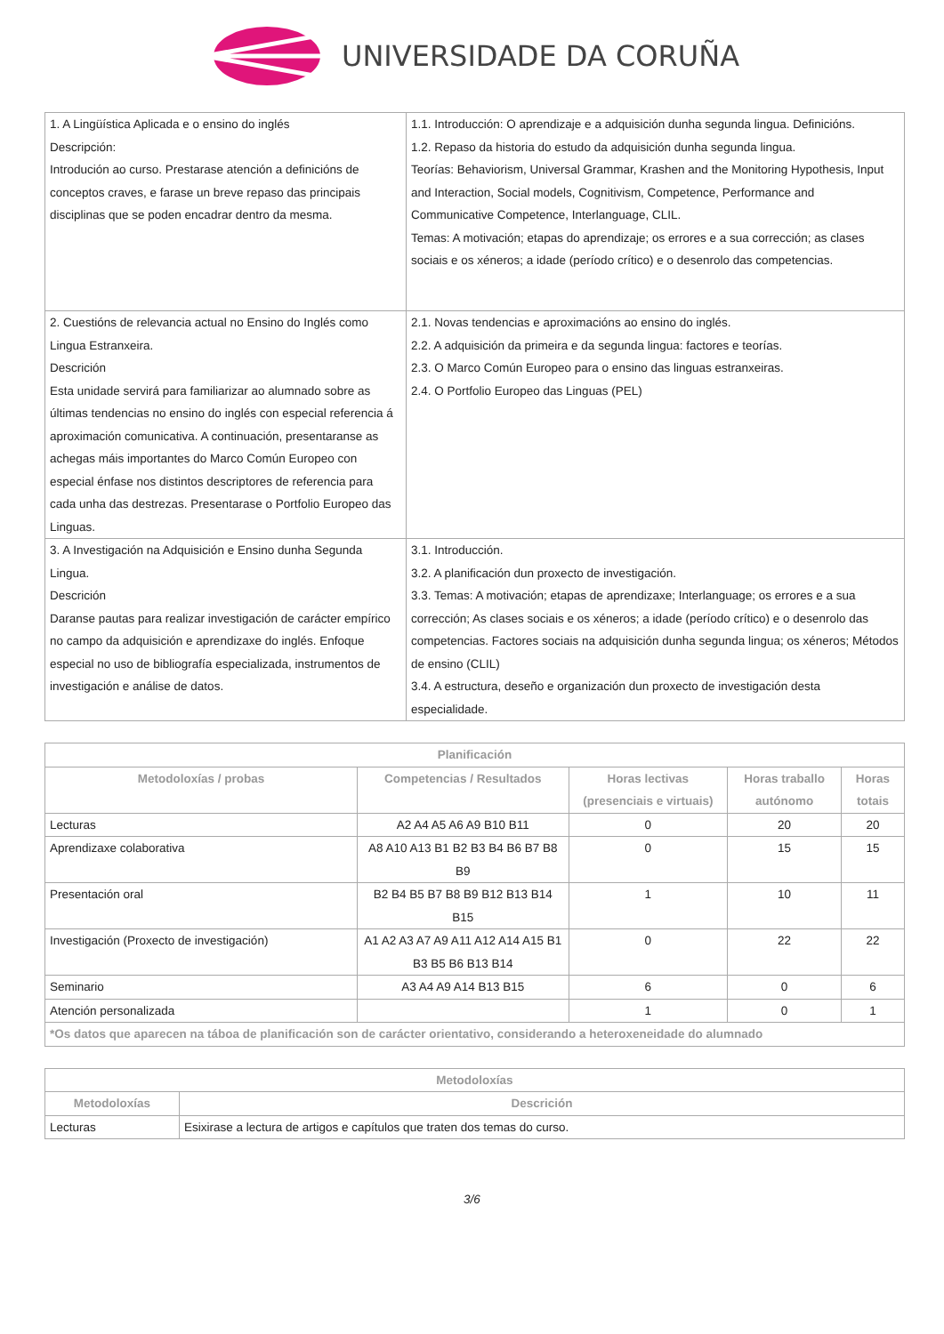UNIVERSIDADE DA CORUÑA
| 1. A Lingüística Aplicada e o ensino do inglés Descripción: Introdución ao curso. Prestarase atención a definicións de conceptos craves, e farase un breve repaso das principais disciplinas que se poden encadrar dentro da mesma. | 1.1. Introducción: O aprendizaje e a adquisición dunha segunda lingua. Definicións. 1.2. Repaso da historia do estudo da adquisición dunha segunda lingua. Teorías: Behaviorism, Universal Grammar, Krashen and the Monitoring Hypothesis, Input and Interaction, Social models, Cognitivism, Competence, Performance and Communicative Competence, Interlanguage, CLIL. Temas: A motivación; etapas do aprendizaje; os errores e a sua corrección; as clases sociais e os xéneros; a idade (período crítico) e o desenrolo das competencias. |
| 2. Cuestións de relevancia actual no Ensino do Inglés como Lingua Estranxeira. Descrición Esta unidade servirá para familiarizar ao alumnado sobre as últimas tendencias no ensino do inglés con especial referencia á aproximación comunicativa. A continuación, presentaranse as achegas máis importantes do Marco Común Europeo con especial énfase nos distintos descriptores de referencia para cada unha das destrezas. Presentarase o Portfolio Europeo das Linguas. | 2.1. Novas tendencias e aproximacións ao ensino do inglés. 2.2. A adquisición da primeira e da segunda lingua: factores e teorías. 2.3. O Marco Común Europeo para o ensino das linguas estranxeiras. 2.4. O Portfolio Europeo das Linguas (PEL) |
| 3. A Investigación na Adquisición e Ensino dunha Segunda Lingua. Descrición Daranse pautas para realizar investigación de carácter empírico no campo da adquisición e aprendizaxe do inglés. Enfoque especial no uso de bibliografía especializada, instrumentos de investigación e análise de datos. | 3.1. Introducción. 3.2. A planificación dun proxecto de investigación. 3.3. Temas: A motivación; etapas de aprendizaxe; Interlanguage; os errores e a sua corrección; As clases sociais e os xéneros; a idade (período crítico) e o desenrolo das competencias. Factores sociais na adquisición dunha segunda lingua; os xéneros; Métodos de ensino (CLIL) 3.4. A estructura, deseño e organización dun proxecto de investigación desta especialidade. |
| Planificación | | | | |
| --- | --- | --- | --- | --- |
| Metodoloxías / probas | Competencias / Resultados | Horas lectivas (presenciais e virtuais) | Horas traballo autónomo | Horas totais |
| Lecturas | A2 A4 A5 A6 A9 B10 B11 | 0 | 20 | 20 |
| Aprendizaxe colaborativa | A8 A10 A13 B1 B2 B3 B4 B6 B7 B8 B9 | 0 | 15 | 15 |
| Presentación oral | B2 B4 B5 B7 B8 B9 B12 B13 B14 B15 | 1 | 10 | 11 |
| Investigación (Proxecto de investigación) | A1 A2 A3 A7 A9 A11 A12 A14 A15 B1 B3 B5 B6 B13 B14 | 0 | 22 | 22 |
| Seminario | A3 A4 A9 A14 B13 B15 | 6 | 0 | 6 |
| Atención personalizada | | 1 | 0 | 1 |
| *Os datos que aparecen na táboa de planificación son de carácter orientativo, considerando a heteroxeneidade do alumnado | | | | |
| Metodoloxías | |
| --- | --- |
| Metodoloxías | Descrición |
| Lecturas | Esixirase a lectura de artigos e capítulos que traten dos temas do curso. |
3/6